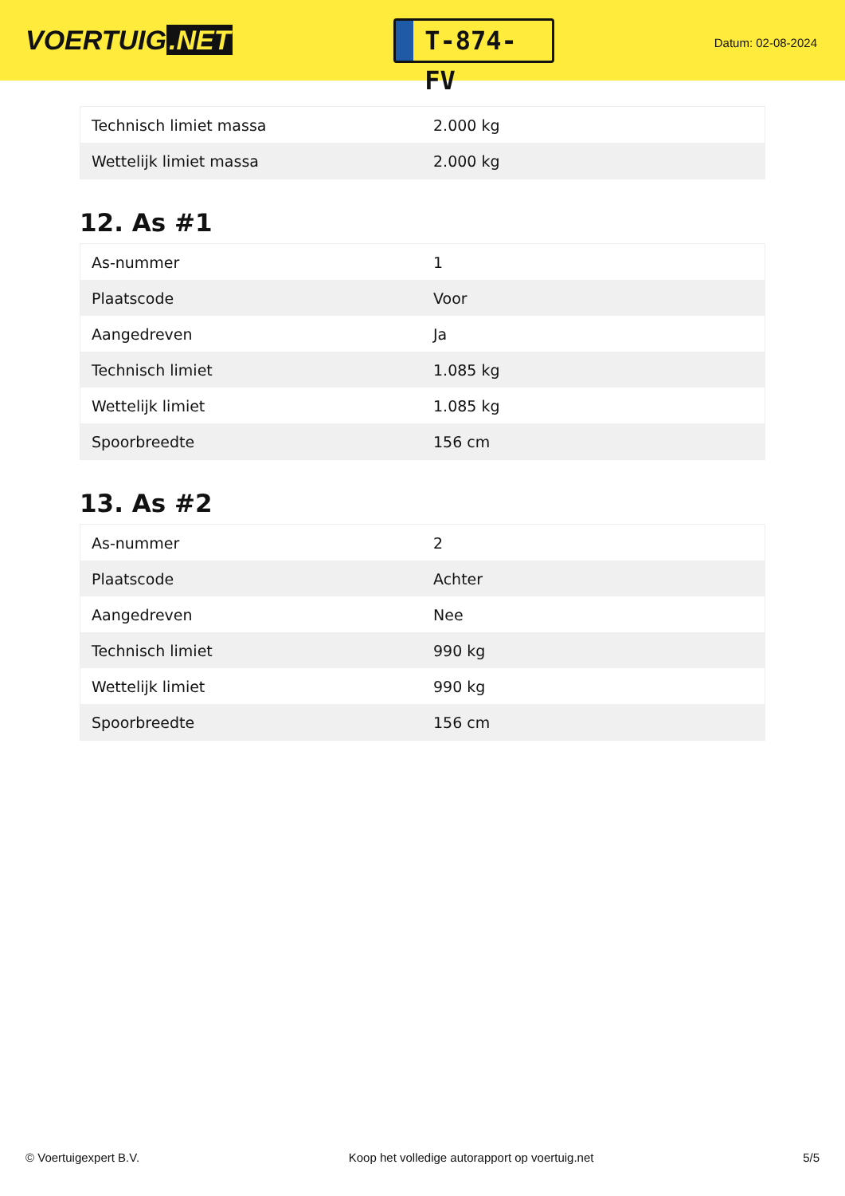VOERTUIG.NET
T-874-FV
Datum: 02-08-2024
| Technisch limiet massa | 2.000 kg |
| Wettelijk limiet massa | 2.000 kg |
12. As #1
| As-nummer | 1 |
| Plaatscode | Voor |
| Aangedreven | Ja |
| Technisch limiet | 1.085 kg |
| Wettelijk limiet | 1.085 kg |
| Spoorbreedte | 156 cm |
13. As #2
| As-nummer | 2 |
| Plaatscode | Achter |
| Aangedreven | Nee |
| Technisch limiet | 990 kg |
| Wettelijk limiet | 990 kg |
| Spoorbreedte | 156 cm |
© Voertuigexpert B.V. Koop het volledige autorapport op voertuig.net 5/5